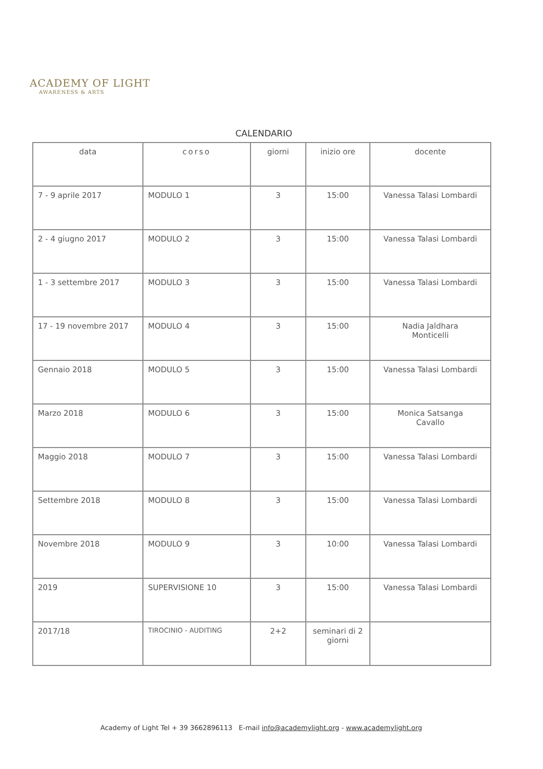ACADEMY OF LIGHT
AWARENESS & ARTS
CALENDARIO
| data | corso | giorni | inizio ore | docente |
| --- | --- | --- | --- | --- |
| 7 - 9 aprile 2017 | MODULO 1 | 3 | 15:00 | Vanessa Talasi Lombardi |
| 2 - 4 giugno 2017 | MODULO 2 | 3 | 15:00 | Vanessa Talasi Lombardi |
| 1 - 3 settembre 2017 | MODULO 3 | 3 | 15:00 | Vanessa Talasi Lombardi |
| 17 - 19 novembre 2017 | MODULO 4 | 3 | 15:00 | Nadia Jaldhara Monticelli |
| Gennaio 2018 | MODULO 5 | 3 | 15:00 | Vanessa Talasi Lombardi |
| Marzo 2018 | MODULO 6 | 3 | 15:00 | Monica Satsanga Cavallo |
| Maggio 2018 | MODULO 7 | 3 | 15:00 | Vanessa Talasi Lombardi |
| Settembre 2018 | MODULO 8 | 3 | 15:00 | Vanessa Talasi Lombardi |
| Novembre 2018 | MODULO 9 | 3 | 10:00 | Vanessa Talasi Lombardi |
| 2019 | SUPERVISIONE 10 | 3 | 15:00 | Vanessa Talasi Lombardi |
| 2017/18 | TIROCINIO - AUDITING | 2+2 | seminari di 2 giorni | |
Academy of Light Tel + 39 3662896113 E-mail info@academylight.org - www.academylight.org